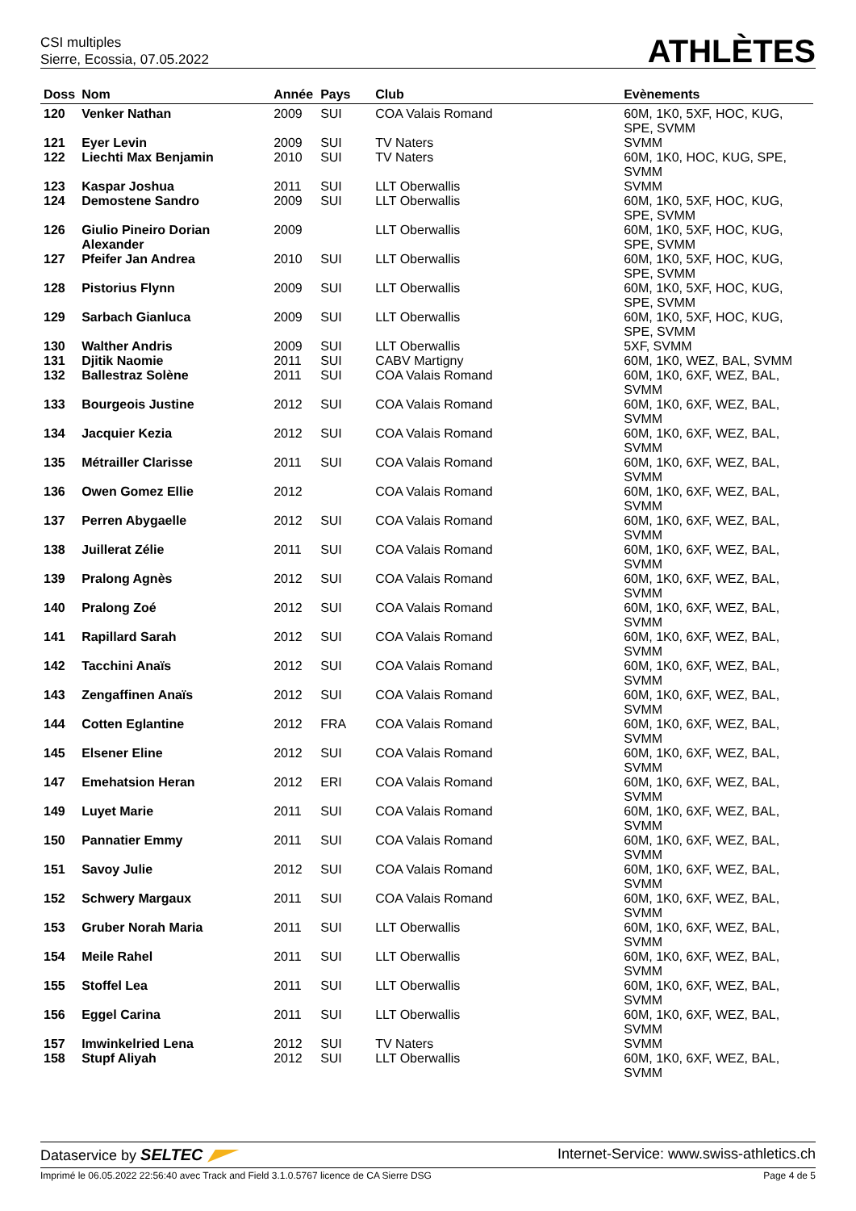CSI multiples
Sierre, Ecossia, 07.05.2022
ATHLÈTES
| Doss | Nom | Année | Pays | Club | Evènements |
| --- | --- | --- | --- | --- | --- |
| 120 | Venker Nathan | 2009 | SUI | COA Valais Romand | 60M, 1K0, 5XF, HOC, KUG, SPE, SVMM |
| 121 | Eyer Levin | 2009 | SUI | TV Naters | SVMM |
| 122 | Liechti Max Benjamin | 2010 | SUI | TV Naters | 60M, 1K0, HOC, KUG, SPE, SVMM |
| 123 | Kaspar Joshua | 2011 | SUI | LLT Oberwallis | SVMM |
| 124 | Demostene Sandro | 2009 | SUI | LLT Oberwallis | 60M, 1K0, 5XF, HOC, KUG, SPE, SVMM |
| 126 | Giulio Pineiro Dorian Alexander | 2009 | | LLT Oberwallis | 60M, 1K0, 5XF, HOC, KUG, SPE, SVMM |
| 127 | Pfeifer Jan Andrea | 2010 | SUI | LLT Oberwallis | 60M, 1K0, 5XF, HOC, KUG, SPE, SVMM |
| 128 | Pistorius Flynn | 2009 | SUI | LLT Oberwallis | 60M, 1K0, 5XF, HOC, KUG, SPE, SVMM |
| 129 | Sarbach Gianluca | 2009 | SUI | LLT Oberwallis | 60M, 1K0, 5XF, HOC, KUG, SPE, SVMM |
| 130 | Walther Andris | 2009 | SUI | LLT Oberwallis | 5XF, SVMM |
| 131 | Djitik Naomie | 2011 | SUI | CABV Martigny | 60M, 1K0, WEZ, BAL, SVMM |
| 132 | Ballestraz Solène | 2011 | SUI | COA Valais Romand | 60M, 1K0, 6XF, WEZ, BAL, SVMM |
| 133 | Bourgeois Justine | 2012 | SUI | COA Valais Romand | 60M, 1K0, 6XF, WEZ, BAL, SVMM |
| 134 | Jacquier Kezia | 2012 | SUI | COA Valais Romand | 60M, 1K0, 6XF, WEZ, BAL, SVMM |
| 135 | Métrailler Clarisse | 2011 | SUI | COA Valais Romand | 60M, 1K0, 6XF, WEZ, BAL, SVMM |
| 136 | Owen Gomez Ellie | 2012 | | COA Valais Romand | 60M, 1K0, 6XF, WEZ, BAL, SVMM |
| 137 | Perren Abygaelle | 2012 | SUI | COA Valais Romand | 60M, 1K0, 6XF, WEZ, BAL, SVMM |
| 138 | Juillerat Zélie | 2011 | SUI | COA Valais Romand | 60M, 1K0, 6XF, WEZ, BAL, SVMM |
| 139 | Pralong Agnès | 2012 | SUI | COA Valais Romand | 60M, 1K0, 6XF, WEZ, BAL, SVMM |
| 140 | Pralong Zoé | 2012 | SUI | COA Valais Romand | 60M, 1K0, 6XF, WEZ, BAL, SVMM |
| 141 | Rapillard Sarah | 2012 | SUI | COA Valais Romand | 60M, 1K0, 6XF, WEZ, BAL, SVMM |
| 142 | Tacchini Anaïs | 2012 | SUI | COA Valais Romand | 60M, 1K0, 6XF, WEZ, BAL, SVMM |
| 143 | Zengaffinen Anaïs | 2012 | SUI | COA Valais Romand | 60M, 1K0, 6XF, WEZ, BAL, SVMM |
| 144 | Cotten Eglantine | 2012 | FRA | COA Valais Romand | 60M, 1K0, 6XF, WEZ, BAL, SVMM |
| 145 | Elsener Eline | 2012 | SUI | COA Valais Romand | 60M, 1K0, 6XF, WEZ, BAL, SVMM |
| 147 | Emehatsion Heran | 2012 | ERI | COA Valais Romand | 60M, 1K0, 6XF, WEZ, BAL, SVMM |
| 149 | Luyet Marie | 2011 | SUI | COA Valais Romand | 60M, 1K0, 6XF, WEZ, BAL, SVMM |
| 150 | Pannatier Emmy | 2011 | SUI | COA Valais Romand | 60M, 1K0, 6XF, WEZ, BAL, SVMM |
| 151 | Savoy Julie | 2012 | SUI | COA Valais Romand | 60M, 1K0, 6XF, WEZ, BAL, SVMM |
| 152 | Schwery Margaux | 2011 | SUI | COA Valais Romand | 60M, 1K0, 6XF, WEZ, BAL, SVMM |
| 153 | Gruber Norah Maria | 2011 | SUI | LLT Oberwallis | 60M, 1K0, 6XF, WEZ, BAL, SVMM |
| 154 | Meile Rahel | 2011 | SUI | LLT Oberwallis | 60M, 1K0, 6XF, WEZ, BAL, SVMM |
| 155 | Stoffel Lea | 2011 | SUI | LLT Oberwallis | 60M, 1K0, 6XF, WEZ, BAL, SVMM |
| 156 | Eggel Carina | 2011 | SUI | LLT Oberwallis | 60M, 1K0, 6XF, WEZ, BAL, SVMM |
| 157 | Imwinkelried Lena | 2012 | SUI | TV Naters | SVMM |
| 158 | Stupf Aliyah | 2012 | SUI | LLT Oberwallis | 60M, 1K0, 6XF, WEZ, BAL, SVMM |
Dataservice by SELTEC Internet-Service: www.swiss-athletics.ch
Imprimé le 06.05.2022 22:56:40 avec Track and Field 3.1.0.5767 licence de CA Sierre DSG
Page 4 de 5